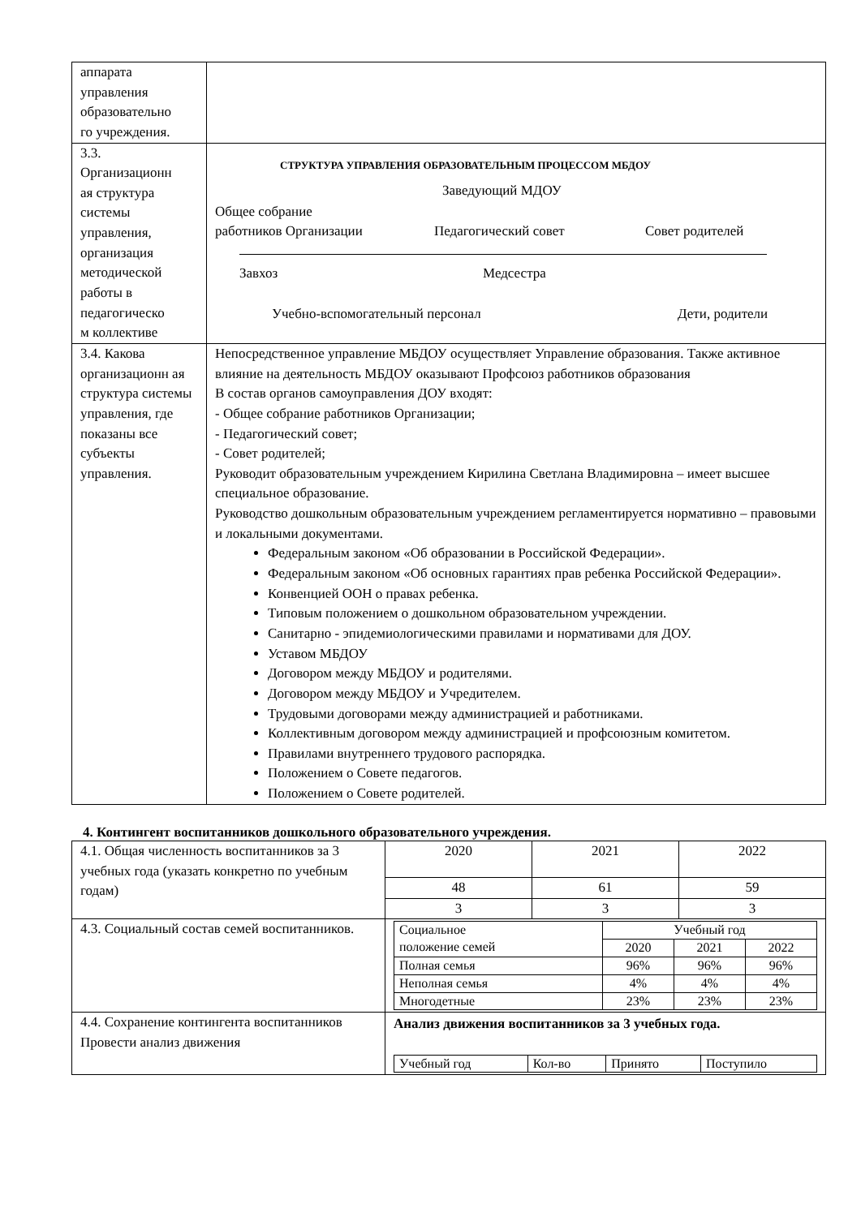| аппарата управления образовательно го учреждения. | |
| 3.3. Организационн ая структура системы управления, организация методической работы в педагогическо м коллективе | СТРУКТУРА УПРАВЛЕНИЯ ОБРАЗОВАТЕЛЬНЫМ ПРОЦЕССОМ МБДОУ Заведующий МДОУ Общее собрание работников Организации Педагогический совет Совет родителей Завхоз Медсестра Учебно-вспомогательный персонал Дети, родители |
| 3.4. Какова организационн ая структура системы управления, где показаны все субъекты управления. | Непосредственное управление МБДОУ осуществляет Управление образования. Также активное влияние на деятельность МБДОУ оказывают Профсоюз работников образования В состав органов самоуправления ДОУ входят: - Общее собрание работников Организации; - Педагогический совет; - Совет родителей; Руководит образовательным учреждением Кирилина Светлана Владимировна – имеет высшее специальное образование. Руководство дошкольным образовательным учреждением регламентируется нормативно – правовыми и локальными документами. Федеральным законом «Об образовании в Российской Федерации». Федеральным законом «Об основных гарантиях прав ребенка Российской Федерации». Конвенцией ООН о правах ребенка. Типовым положением о дошкольном образовательном учреждении. Санитарно - эпидемиологическими правилами и нормативами для ДОУ. Уставом МБДОУ Договором между МБДОУ и родителями. Договором между МБДОУ и Учредителем. Трудовыми договорами между администрацией и работниками. Коллективным договором между администрацией и профсоюзным комитетом. Правилами внутреннего трудового распорядка. Положением о Совете педагогов. Положением о Совете родителей. |
4. Контингент воспитанников дошкольного образовательного учреждения.
| 4.1. Общая численность воспитанников за 3 учебных года (указать конкретно по учебным годам) | 2020 | 2021 | 2022 |
| | 48 | 61 | 59 |
| | 3 | 3 | 3 |
| 4.3. Социальный состав семей воспитанников. | / Социальное положение семей / Учебный год / / / / / 2020 / 2021 / 2022 / / Полная семья / 96% / 96% / 96% / / Неполная семья / 4% / 4% / 4% / / Многодетные / 23% / 23% / 23% / | | |
| 4.4. Сохранение контингента воспитанников Провести анализ движения | Анализ движения воспитанников за 3 учебных года. / Учебный год / Кол-во / Принято / Поступило / | | |